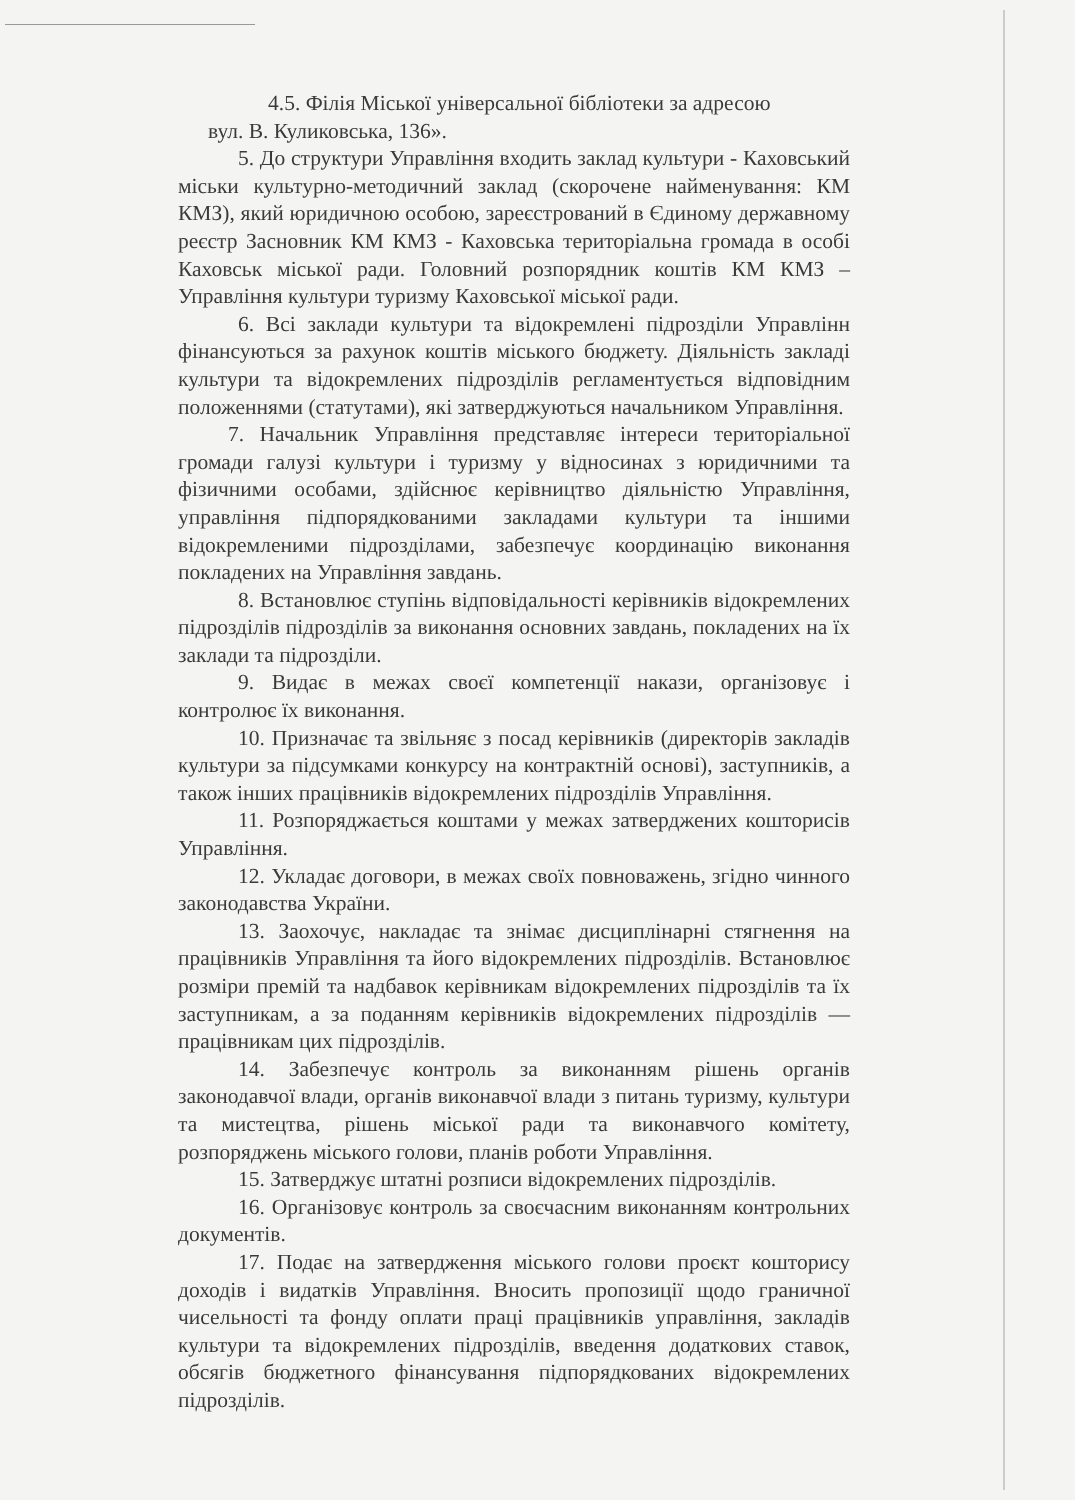4.5. Філія Міської універсальної бібліотеки за адресою
вул. В. Куликовська, 136».
5. До структури Управління входить заклад культури - Каховський міськи культурно-методичний заклад (скорочене найменування: КМ КМЗ), який юридичною особою, зареєстрований в Єдиному державному реєстр Засновник КМ КМЗ - Каховська територіальна громада в особі Каховськ міської ради. Головний розпорядник коштів КМ КМЗ – Управління культури туризму Каховської міської ради.
6. Всі заклади культури та відокремлені підрозділи Управлінн фінансуються за рахунок коштів міського бюджету. Діяльність закладі культури та відокремлених підрозділів регламентується відповідним положеннями (статутами), які затверджуються начальником Управління.
7. Начальник Управління представляє інтереси територіальної громади галузі культури і туризму у відносинах з юридичними та фізичними особами, здійснює керівництво діяльністю Управління, управління підпорядкованими закладами культури та іншими відокремленими підрозділами, забезпечує координацію виконання покладених на Управління завдань.
8. Встановлює ступінь відповідальності керівників відокремлених підрозділів підрозділів за виконання основних завдань, покладених на їх заклади та підрозділи.
9. Видає в межах своєї компетенції накази, організовує і контролює їх виконання.
10. Призначає та звільняє з посад керівників (директорів закладів культури за підсумками конкурсу на контрактній основі), заступників, а також інших працівників відокремлених підрозділів Управління.
11. Розпоряджається коштами у межах затверджених кошторисів Управління.
12. Укладає договори, в межах своїх повноважень, згідно чинного законодавства України.
13. Заохочує, накладає та знімає дисциплінарні стягнення на працівників Управління та його відокремлених підрозділів. Встановлює розміри премій та надбавок керівникам відокремлених підрозділів та їх заступникам, а за поданням керівників відокремлених підрозділів — працівникам цих підрозділів.
14. Забезпечує контроль за виконанням рішень органів законодавчої влади, органів виконавчої влади з питань туризму, культури та мистецтва, рішень міської ради та виконавчого комітету, розпоряджень міського голови, планів роботи Управління.
15. Затверджує штатні розписи відокремлених підрозділів.
16. Організовує контроль за своєчасним виконанням контрольних документів.
17. Подає на затвердження міського голови проєкт кошторису доходів і видатків Управління. Вносить пропозиції щодо граничної чисельності та фонду оплати праці працівників управління, закладів культури та відокремлених підрозділів, введення додаткових ставок, обсягів бюджетного фінансування підпорядкованих відокремлених підрозділів.